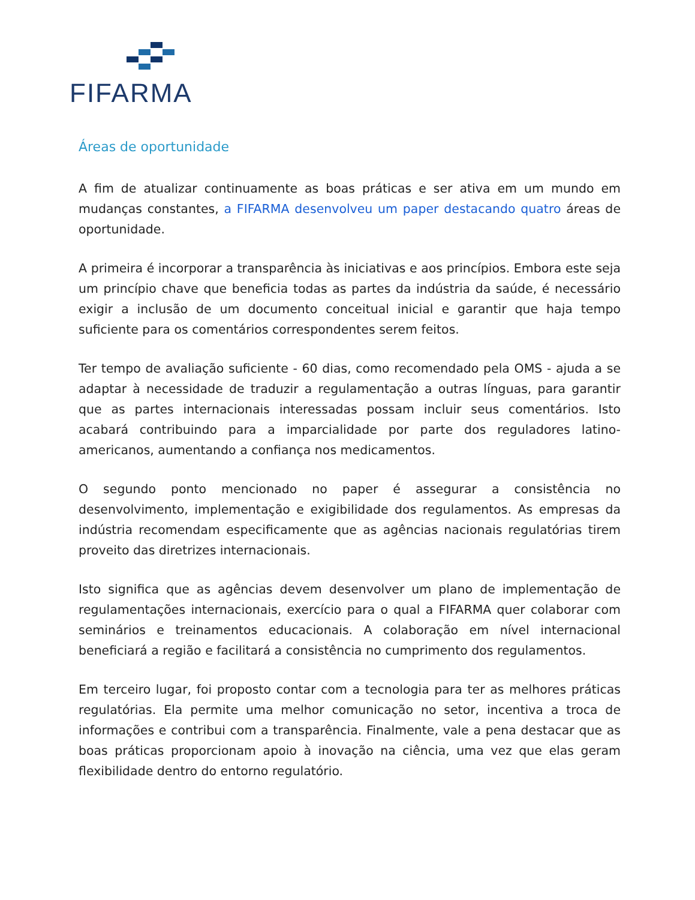FIFARMA
Áreas de oportunidade
A fim de atualizar continuamente as boas práticas e ser ativa em um mundo em mudanças constantes, a FIFARMA desenvolveu um paper destacando quatro áreas de oportunidade.
A primeira é incorporar a transparência às iniciativas e aos princípios. Embora este seja um princípio chave que beneficia todas as partes da indústria da saúde, é necessário exigir a inclusão de um documento conceitual inicial e garantir que haja tempo suficiente para os comentários correspondentes serem feitos.
Ter tempo de avaliação suficiente - 60 dias, como recomendado pela OMS - ajuda a se adaptar à necessidade de traduzir a regulamentação a outras línguas, para garantir que as partes internacionais interessadas possam incluir seus comentários. Isto acabará contribuindo para a imparcialidade por parte dos reguladores latino-americanos, aumentando a confiança nos medicamentos.
O segundo ponto mencionado no paper é assegurar a consistência no desenvolvimento, implementação e exigibilidade dos regulamentos. As empresas da indústria recomendam especificamente que as agências nacionais regulatórias tirem proveito das diretrizes internacionais.
Isto significa que as agências devem desenvolver um plano de implementação de regulamentações internacionais, exercício para o qual a FIFARMA quer colaborar com seminários e treinamentos educacionais. A colaboração em nível internacional beneficiará a região e facilitará a consistência no cumprimento dos regulamentos.
Em terceiro lugar, foi proposto contar com a tecnologia para ter as melhores práticas regulatórias. Ela permite uma melhor comunicação no setor, incentiva a troca de informações e contribui com a transparência. Finalmente, vale a pena destacar que as boas práticas proporcionam apoio à inovação na ciência, uma vez que elas geram flexibilidade dentro do entorno regulatório.